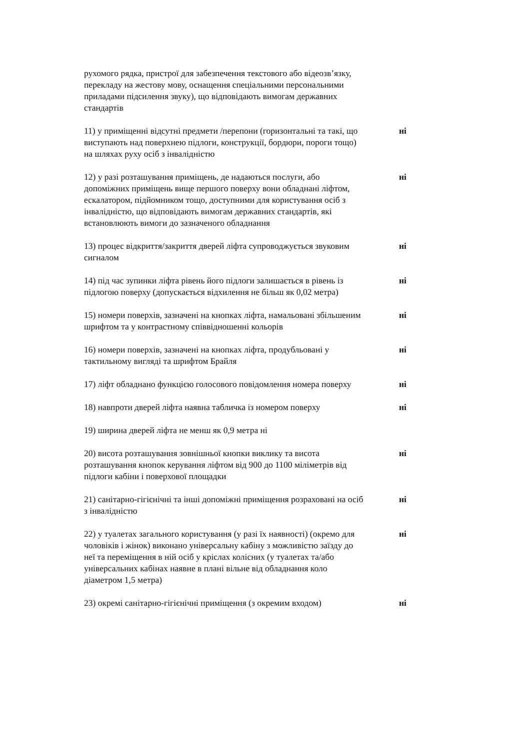рухомого рядка, пристрої для забезпечення текстового або відеозв’язку, перекладу на жестову мову, оснащення спеціальними персональними приладами підсилення звуку), що відповідають вимогам державних стандартів
11) у приміщенні відсутні предмети /перепони (горизонтальні та такі, що виступають над поверхнею підлоги, конструкції, бордюри, пороги тощо) на шляхах руху осіб з інвалідністю
ні
12) у разі розташування приміщень, де надаються послуги, або допоміжних приміщень вище першого поверху вони обладнані ліфтом, ескалатором, підйомником тощо, доступними для користування осіб з інвалідністю, що відповідають вимогам державних стандартів, які встановлюють вимоги до зазначеного обладнання
ні
13) процес відкриття/закриття дверей ліфта супроводжується звуковим сигналом
ні
14) під час зупинки ліфта рівень його підлоги залишається в рівень із підлогою поверху (допускається відхилення не більш як 0,02 метра)
ні
15) номери поверхів, зазначені на кнопках ліфта, намальовані збільшеним шрифтом та у контрастному співвідношенні кольорів
ні
16) номери поверхів, зазначені на кнопках ліфта, продубльовані у тактильному вигляді та шрифтом Брайля
ні
17) ліфт обладнано функцією голосового повідомлення номера поверху
ні
18) навпроти дверей ліфта наявна табличка із номером поверху
ні
19) ширина дверей ліфта не менш як 0,9 метра ні
20) висота розташування зовнішньої кнопки виклику та висота розташування кнопок керування ліфтом від 900 до 1100 міліметрів від підлоги кабіни і поверхової площадки
ні
21) санітарно-гігієнічні та інші допоміжні приміщення розраховані на осіб з інвалідністю
ні
22) у туалетах загального користування (у разі їх наявності) (окремо для чоловіків і жінок) виконано універсальну кабіну з можливістю заїзду до неї та переміщення в ній осіб у кріслах колісних (у туалетах та/або універсальних кабінах наявне в плані вільне від обладнання коло діаметром 1,5 метра)
ні
23) окремі санітарно-гігієнічні приміщення (з окремим входом)
ні